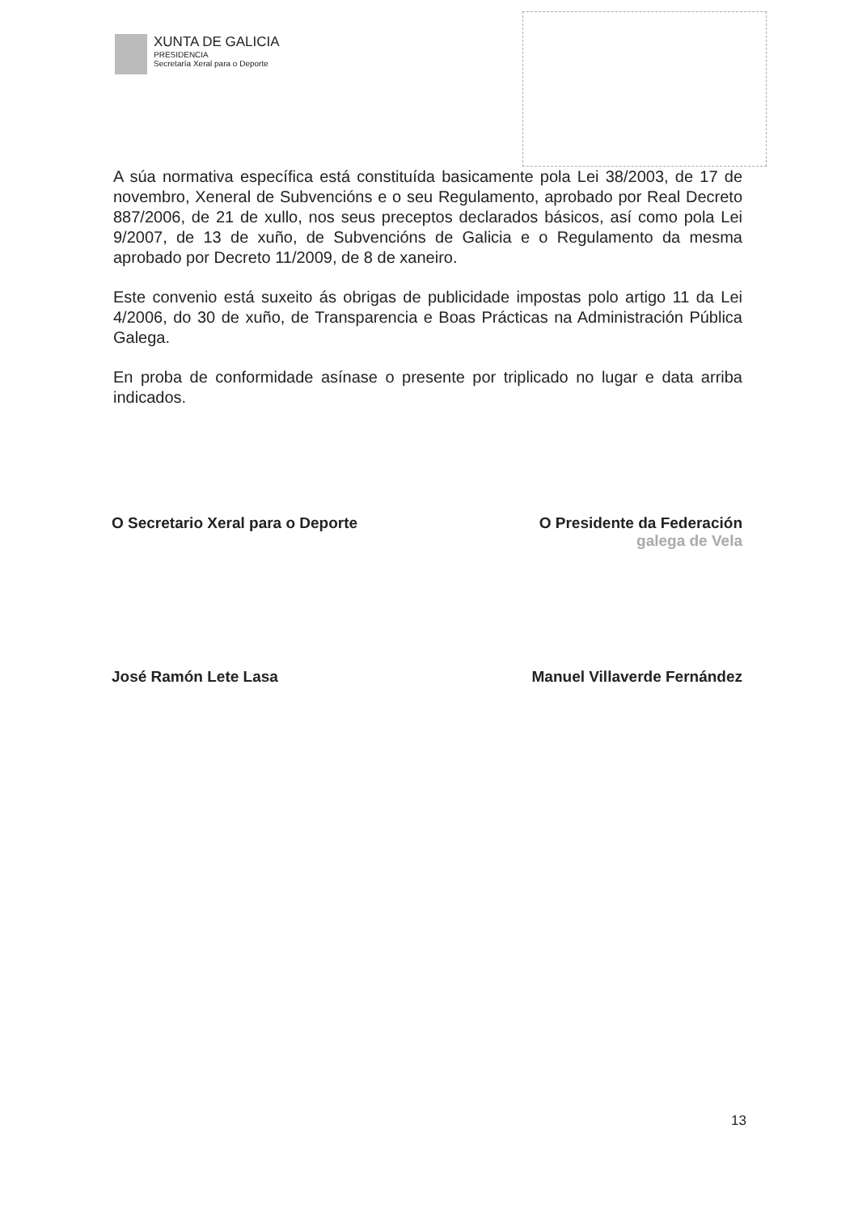XUNTA DE GALICIA
PRESIDENCIA
Secretaría Xeral para o Deporte
A súa normativa específica está constituída basicamente pola Lei 38/2003, de 17 de novembro, Xeneral de Subvencións e o seu Regulamento, aprobado por Real Decreto 887/2006, de 21 de xullo, nos seus preceptos declarados básicos, así como pola Lei 9/2007, de 13 de xuño, de Subvencións de Galicia e o Regulamento da mesma aprobado por Decreto 11/2009, de 8 de xaneiro.
Este convenio está suxeito ás obrigas de publicidade impostas polo artigo 11 da Lei 4/2006, do 30 de xuño, de Transparencia e Boas Prácticas na Administración Pública Galega.
En proba de conformidade asínase o presente por triplicado no lugar e data arriba indicados.
O Secretario Xeral para o Deporte
José Ramón Lete Lasa
O Presidente da Federación
galega de Vela
Manuel Villaverde Fernández
13